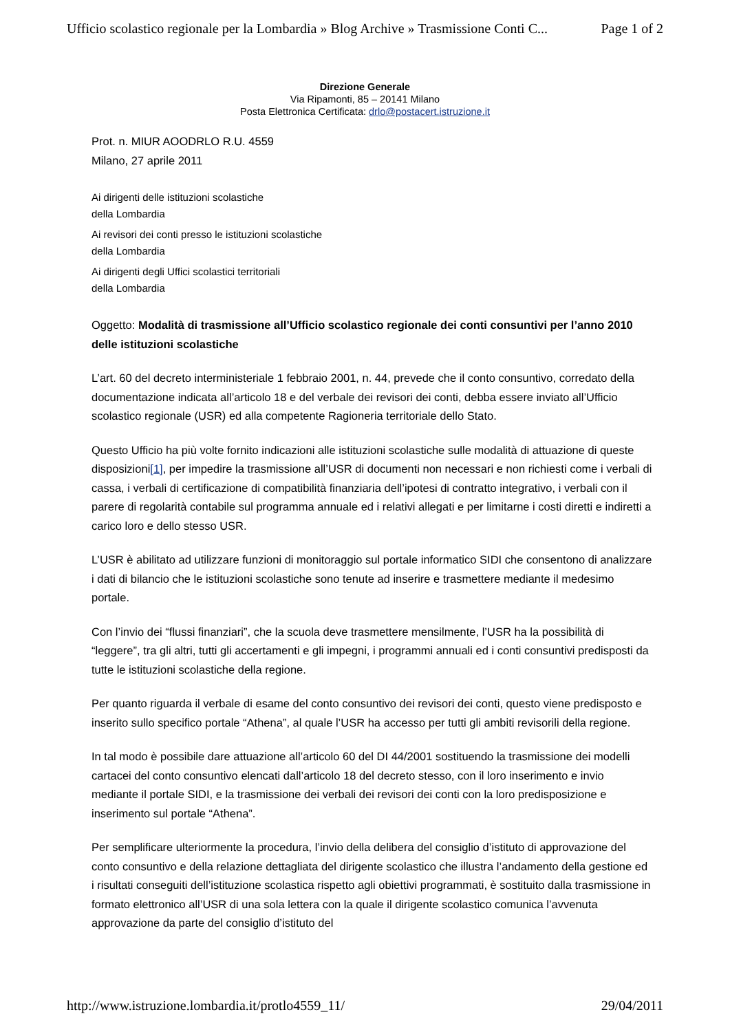Ufficio scolastico regionale per la Lombardia » Blog Archive » Trasmissione Conti C... Page 1 of 2
Direzione Generale
Via Ripamonti, 85 – 20141 Milano
Posta Elettronica Certificata: drlo@postacert.istruzione.it
Prot. n. MIUR AOODRLO R.U. 4559
Milano, 27 aprile 2011
Ai dirigenti delle istituzioni scolastiche
della Lombardia
Ai revisori dei conti presso le istituzioni scolastiche
della Lombardia
Ai dirigenti degli Uffici scolastici territoriali
della Lombardia
Oggetto: Modalità di trasmissione all’Ufficio scolastico regionale dei conti consuntivi per l’anno 2010 delle istituzioni scolastiche
L’art. 60 del decreto interministeriale 1 febbraio 2001, n. 44, prevede che il conto consuntivo, corredato della documentazione indicata all’articolo 18 e del verbale dei revisori dei conti, debba essere inviato all’Ufficio scolastico regionale (USR) ed alla competente Ragioneria territoriale dello Stato.
Questo Ufficio ha più volte fornito indicazioni alle istituzioni scolastiche sulle modalità di attuazione di queste disposizioni[1], per impedire la trasmissione all’USR di documenti non necessari e non richiesti come i verbali di cassa, i verbali di certificazione di compatibilità finanziaria dell’ipotesi di contratto integrativo, i verbali con il parere di regolarità contabile sul programma annuale ed i relativi allegati e per limitarne i costi diretti e indiretti a carico loro e dello stesso USR.
L’USR è abilitato ad utilizzare funzioni di monitoraggio sul portale informatico SIDI che consentono di analizzare i dati di bilancio che le istituzioni scolastiche sono tenute ad inserire e trasmettere mediante il medesimo portale.
Con l’invio dei “flussi finanziari”, che la scuola deve trasmettere mensilmente, l’USR ha la possibilità di “leggere”, tra gli altri, tutti gli accertamenti e gli impegni, i programmi annuali ed i conti consuntivi predisposti da tutte le istituzioni scolastiche della regione.
Per quanto riguarda il verbale di esame del conto consuntivo dei revisori dei conti, questo viene predisposto e inserito sullo specifico portale “Athena”, al quale l’USR ha accesso per tutti gli ambiti revisorili della regione.
In tal modo è possibile dare attuazione all’articolo 60 del DI 44/2001 sostituendo la trasmissione dei modelli cartacei del conto consuntivo elencati dall’articolo 18 del decreto stesso, con il loro inserimento e invio mediante il portale SIDI, e la trasmissione dei verbali dei revisori dei conti con la loro predisposizione e inserimento sul portale “Athena”.
Per semplificare ulteriormente la procedura, l’invio della delibera del consiglio d’istituto di approvazione del conto consuntivo e della relazione dettagliata del dirigente scolastico che illustra l’andamento della gestione ed i risultati conseguiti dell’istituzione scolastica rispetto agli obiettivi programmati, è sostituito dalla trasmissione in formato elettronico all’USR di una sola lettera con la quale il dirigente scolastico comunica l’avvenuta approvazione da parte del consiglio d’istituto del
http://www.istruzione.lombardia.it/protlo4559_11/ 29/04/2011